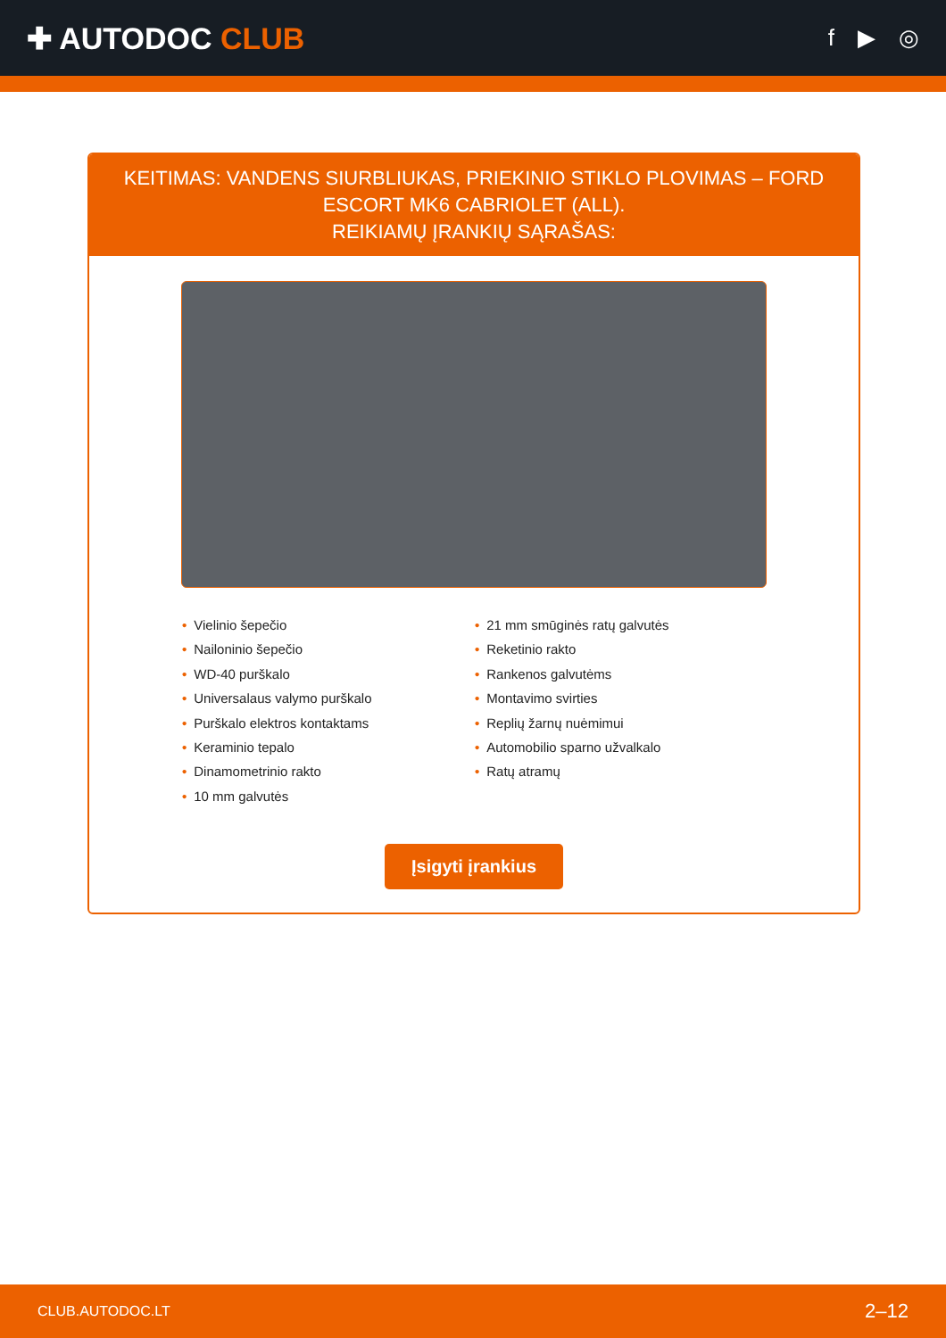✚ AUTODOC CLUB
f ▶ ◎
KEITIMAS: VANDENS SIURBLIUKAS, PRIEKINIO STIKLO PLOVIMAS – FORD ESCORT MK6 CABRIOLET (ALL).
REIKIAMŲ ĮRANKIŲ SĄRAŠAS:
• Vielinio šepečio
• Nailoninio šepečio
• WD-40 purškalo
• Universalaus valymo purškalo
• Purškalo elektros kontaktams
• Keraminio tepalo
• Dinamometrinio rakto
• 10 mm galvutės
• 21 mm smūginės ratų galvutės
• Reketinio rakto
• Rankenos galvutėms
• Montavimo svirties
• Replių žarnų nuėmimui
• Automobilio sparno užvalkalo
• Ratų atramų
Įsigyti įrankius
CLUB.AUTODOC.LT 2–12